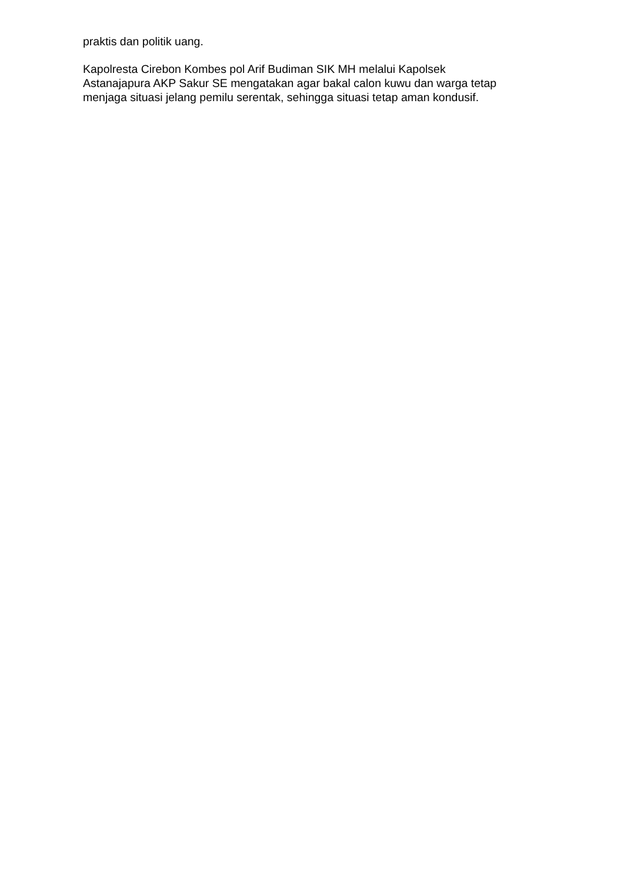praktis dan politik uang.
Kapolresta Cirebon Kombes pol Arif Budiman SIK MH melalui Kapolsek
Astanajapura AKP Sakur SE mengatakan agar bakal calon kuwu dan warga tetap
menjaga situasi jelang pemilu serentak, sehingga situasi tetap aman kondusif.